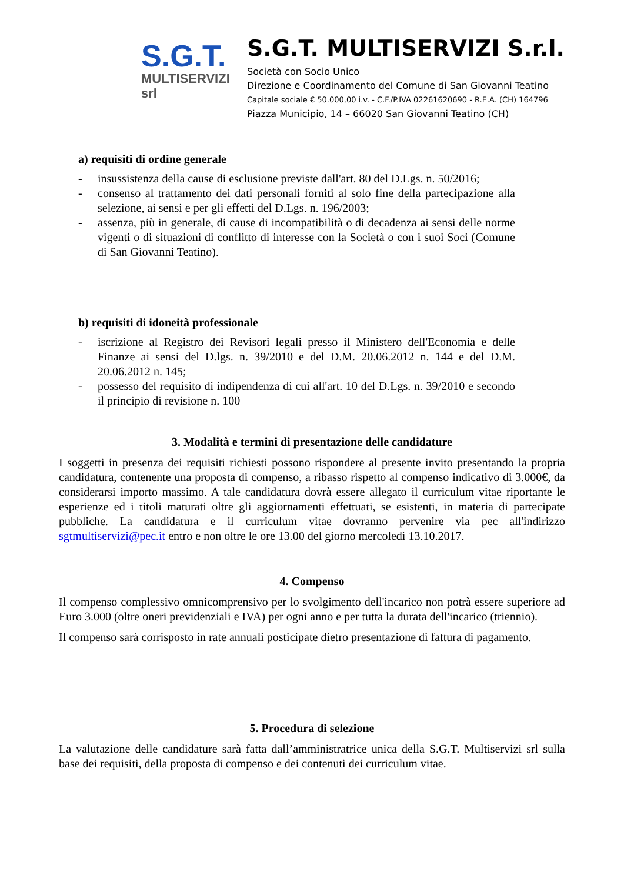S.G.T.
MULTISERVIZI srl
S.G.T. MULTISERVIZI S.r.l.
Società con Socio Unico
Direzione e Coordinamento del Comune di San Giovanni Teatino
Capitale sociale € 50.000,00 i.v. - C.F./P.IVA 02261620690 - R.E.A. (CH) 164796
Piazza Municipio, 14 – 66020 San Giovanni Teatino (CH)
a) requisiti di ordine generale
- insussistenza della cause di esclusione previste dall'art. 80 del D.Lgs. n. 50/2016;
- consenso al trattamento dei dati personali forniti al solo fine della partecipazione alla selezione, ai sensi e per gli effetti del D.Lgs. n. 196/2003;
- assenza, più in generale, di cause di incompatibilità o di decadenza ai sensi delle norme vigenti o di situazioni di conflitto di interesse con la Società o con i suoi Soci (Comune di San Giovanni Teatino).
b) requisiti di idoneità professionale
- iscrizione al Registro dei Revisori legali presso il Ministero dell'Economia e delle Finanze ai sensi del D.lgs. n. 39/2010 e del D.M. 20.06.2012 n. 144 e del D.M. 20.06.2012 n. 145;
- possesso del requisito di indipendenza di cui all'art. 10 del D.Lgs. n. 39/2010 e secondo il principio di revisione n. 100
3. Modalità e termini di presentazione delle candidature
I soggetti in presenza dei requisiti richiesti possono rispondere al presente invito presentando la propria candidatura, contenente una proposta di compenso, a ribasso rispetto al compenso indicativo di 3.000€, da considerarsi importo massimo. A tale candidatura dovrà essere allegato il curriculum vitae riportante le esperienze ed i titoli maturati oltre gli aggiornamenti effettuati, se esistenti, in materia di partecipate pubbliche. La candidatura e il curriculum vitae dovranno pervenire via pec all'indirizzo sgtmultiservizi@pec.it entro e non oltre le ore 13.00 del giorno mercoledì 13.10.2017.
4. Compenso
Il compenso complessivo omnicomprensivo per lo svolgimento dell'incarico non potrà essere superiore ad Euro 3.000 (oltre oneri previdenziali e IVA) per ogni anno e per tutta la durata dell'incarico (triennio).
Il compenso sarà corrisposto in rate annuali posticipate dietro presentazione di fattura di pagamento.
5. Procedura di selezione
La valutazione delle candidature sarà fatta dall’amministratrice unica della S.G.T. Multiservizi srl sulla base dei requisiti, della proposta di compenso e dei contenuti dei curriculum vitae.